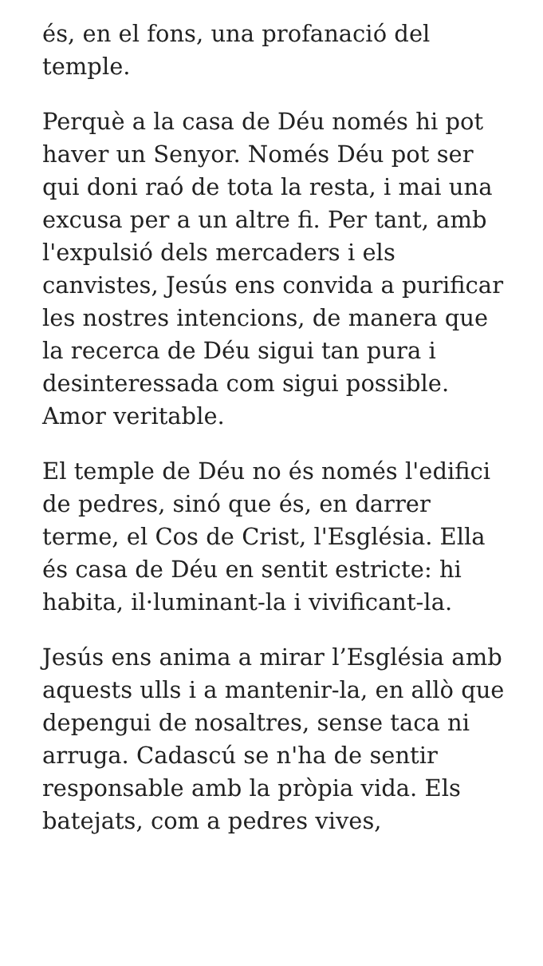és, en el fons, una profanació del temple.
Perquè a la casa de Déu només hi pot haver un Senyor. Només Déu pot ser qui doni raó de tota la resta, i mai una excusa per a un altre fi. Per tant, amb l'expulsió dels mercaders i els canvistes, Jesús ens convida a purificar les nostres intencions, de manera que la recerca de Déu sigui tan pura i desinteressada com sigui possible. Amor veritable.
El temple de Déu no és només l'edifici de pedres, sinó que és, en darrer terme, el Cos de Crist, l'Església. Ella és casa de Déu en sentit estricte: hi habita, il·luminant-la i vivificant-la.
Jesús ens anima a mirar l’Església amb aquests ulls i a mantenir-la, en allò que depengui de nosaltres, sense taca ni arruga. Cadascú se n'ha de sentir responsable amb la pròpia vida. Els batejats, com a pedres vives,